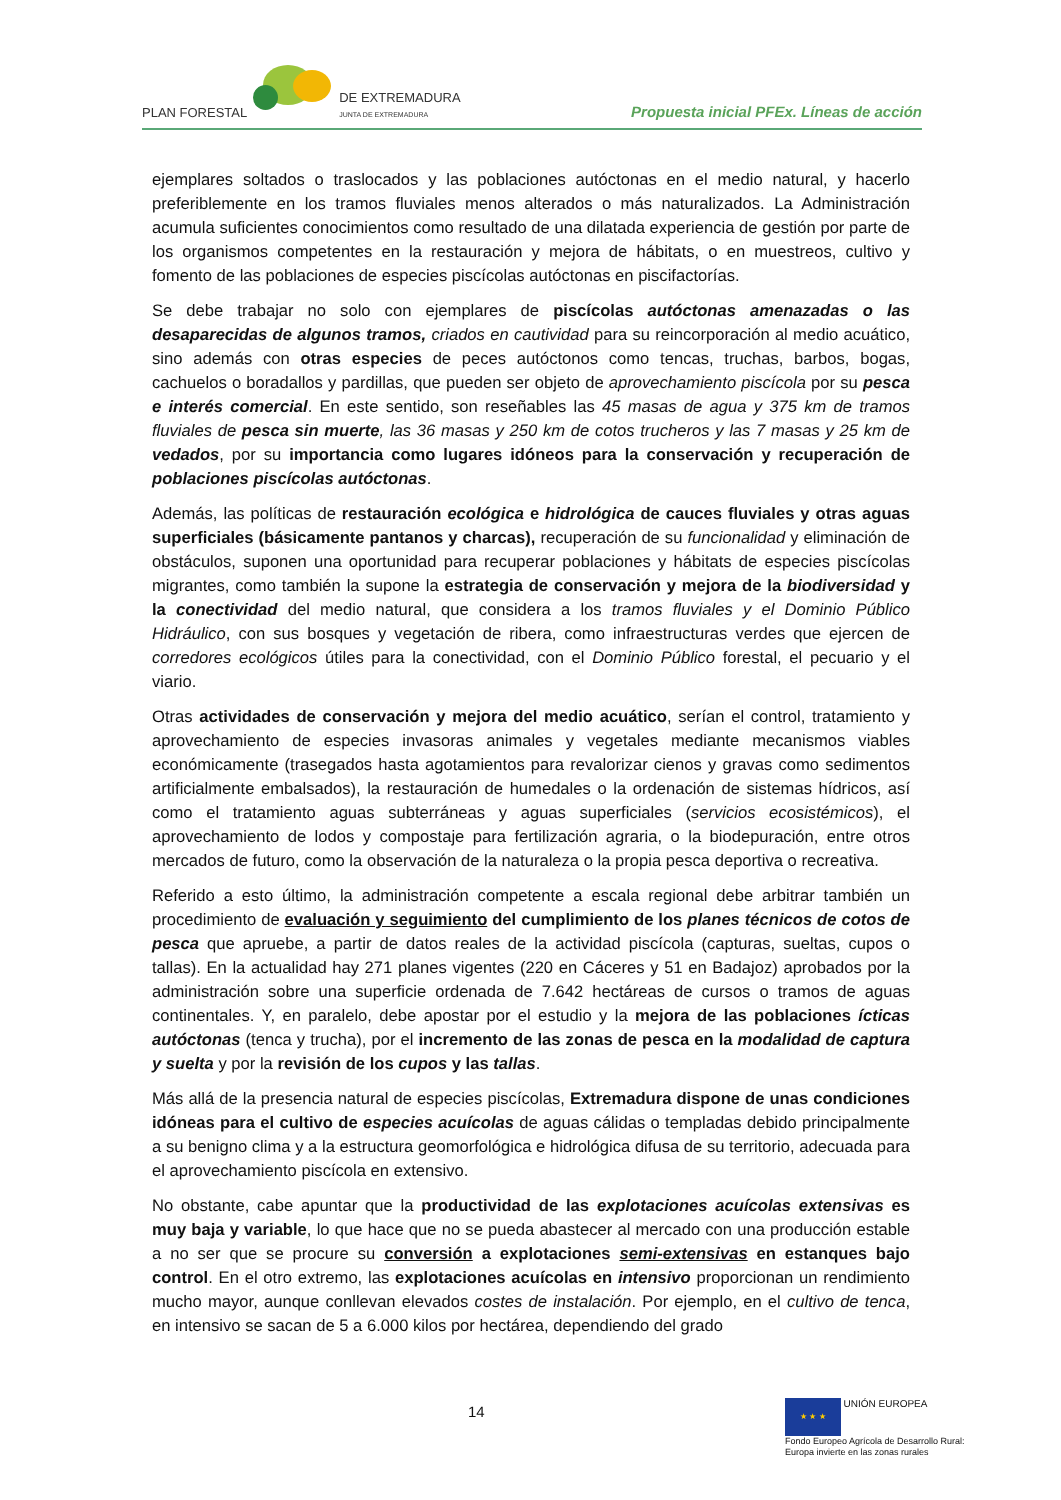PLAN FORESTAL
DE EXTREMADURA
JUNTA DE EXTREMADURA
Propuesta inicial PFEx. Líneas de acción
ejemplares soltados o traslocados y las poblaciones autóctonas en el medio natural, y hacerlo preferiblemente en los tramos fluviales menos alterados o más naturalizados. La Administración acumula suficientes conocimientos como resultado de una dilatada experiencia de gestión por parte de los organismos competentes en la restauración y mejora de hábitats, o en muestreos, cultivo y fomento de las poblaciones de especies piscícolas autóctonas en piscifactorías.
Se debe trabajar no solo con ejemplares de piscícolas autóctonas amenazadas o las desaparecidas de algunos tramos, criados en cautividad para su reincorporación al medio acuático, sino además con otras especies de peces autóctonos como tencas, truchas, barbos, bogas, cachuelos o boradallos y pardillas, que pueden ser objeto de aprovechamiento piscícola por su pesca e interés comercial. En este sentido, son reseñables las 45 masas de agua y 375 km de tramos fluviales de pesca sin muerte, las 36 masas y 250 km de cotos trucheros y las 7 masas y 25 km de vedados, por su importancia como lugares idóneos para la conservación y recuperación de poblaciones piscícolas autóctonas.
Además, las políticas de restauración ecológica e hidrológica de cauces fluviales y otras aguas superficiales (básicamente pantanos y charcas), recuperación de su funcionalidad y eliminación de obstáculos, suponen una oportunidad para recuperar poblaciones y hábitats de especies piscícolas migrantes, como también la supone la estrategia de conservación y mejora de la biodiversidad y la conectividad del medio natural, que considera a los tramos fluviales y el Dominio Público Hidráulico, con sus bosques y vegetación de ribera, como infraestructuras verdes que ejercen de corredores ecológicos útiles para la conectividad, con el Dominio Público forestal, el pecuario y el viario.
Otras actividades de conservación y mejora del medio acuático, serían el control, tratamiento y aprovechamiento de especies invasoras animales y vegetales mediante mecanismos viables económicamente (trasegados hasta agotamientos para revalorizar cienos y gravas como sedimentos artificialmente embalsados), la restauración de humedales o la ordenación de sistemas hídricos, así como el tratamiento aguas subterráneas y aguas superficiales (servicios ecosistémicos), el aprovechamiento de lodos y compostaje para fertilización agraria, o la biodepuración, entre otros mercados de futuro, como la observación de la naturaleza o la propia pesca deportiva o recreativa.
Referido a esto último, la administración competente a escala regional debe arbitrar también un procedimiento de evaluación y seguimiento del cumplimiento de los planes técnicos de cotos de pesca que apruebe, a partir de datos reales de la actividad piscícola (capturas, sueltas, cupos o tallas). En la actualidad hay 271 planes vigentes (220 en Cáceres y 51 en Badajoz) aprobados por la administración sobre una superficie ordenada de 7.642 hectáreas de cursos o tramos de aguas continentales. Y, en paralelo, debe apostar por el estudio y la mejora de las poblaciones ícticas autóctonas (tenca y trucha), por el incremento de las zonas de pesca en la modalidad de captura y suelta y por la revisión de los cupos y las tallas.
Más allá de la presencia natural de especies piscícolas, Extremadura dispone de unas condiciones idóneas para el cultivo de especies acuícolas de aguas cálidas o templadas debido principalmente a su benigno clima y a la estructura geomorfológica e hidrológica difusa de su territorio, adecuada para el aprovechamiento piscícola en extensivo.
No obstante, cabe apuntar que la productividad de las explotaciones acuícolas extensivas es muy baja y variable, lo que hace que no se pueda abastecer al mercado con una producción estable a no ser que se procure su conversión a explotaciones semi-extensivas en estanques bajo control. En el otro extremo, las explotaciones acuícolas en intensivo proporcionan un rendimiento mucho mayor, aunque conllevan elevados costes de instalación. Por ejemplo, en el cultivo de tenca, en intensivo se sacan de 5 a 6.000 kilos por hectárea, dependiendo del grado
14
★ ★ ★ UNIÓN EUROPEA
Fondo Europeo Agrícola de Desarrollo Rural:
Europa invierte en las zonas rurales